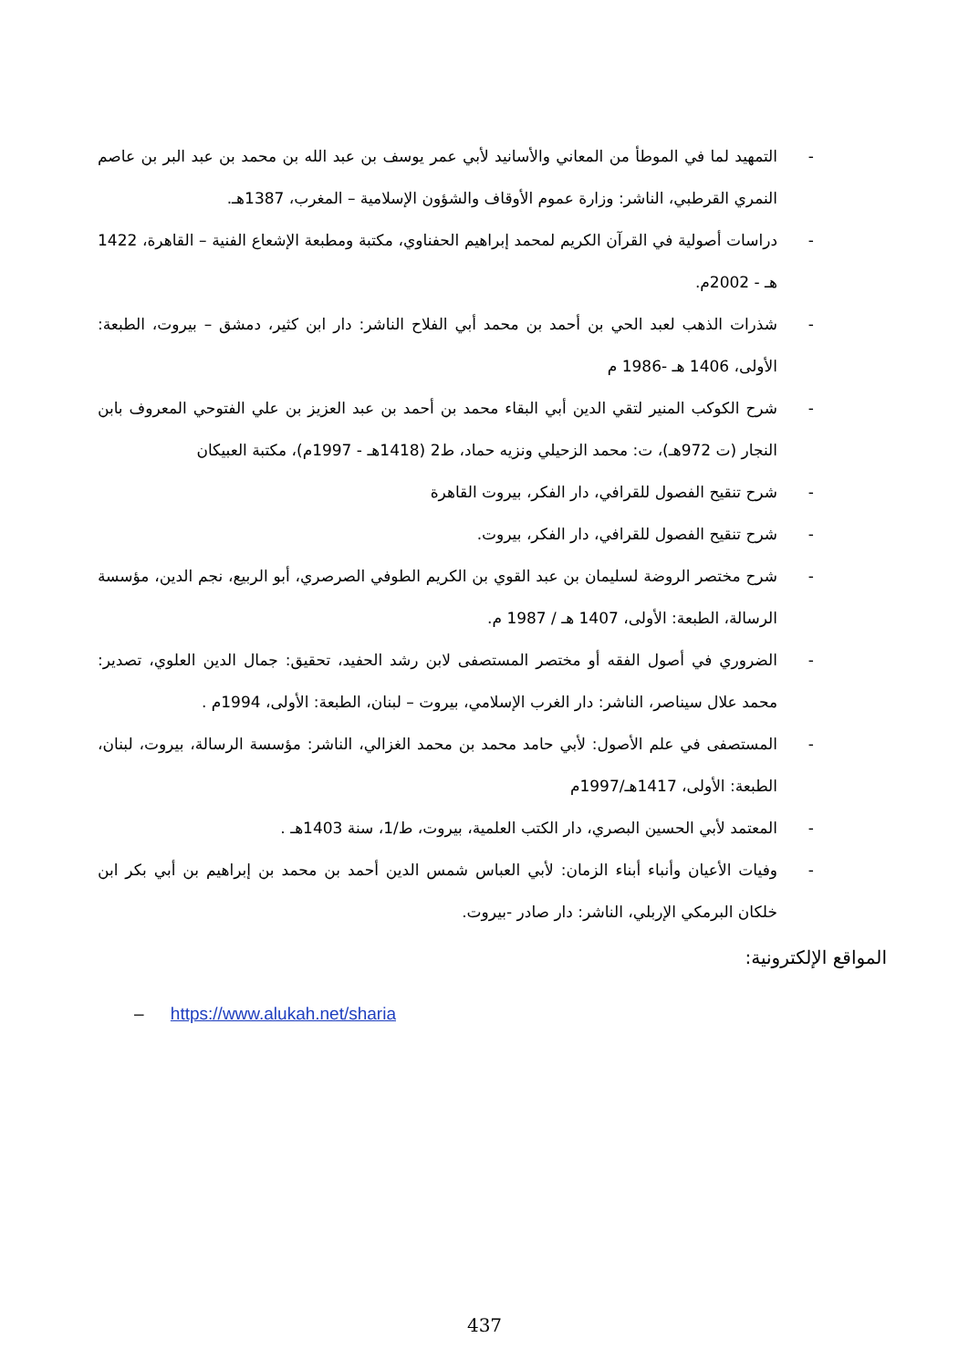- التمهيد لما في الموطأ من المعاني والأسانيد لأبي عمر يوسف بن عبد الله بن محمد بن عبد البر بن عاصم النمري القرطبي، الناشر: وزارة عموم الأوقاف والشؤون الإسلامية – المغرب، 1387هـ.
- دراسات أصولية في القرآن الكريم لمحمد إبراهيم الحفناوي، مكتبة ومطبعة الإشعاع الفنية – القاهرة، 1422 هـ - 2002م.
- شذرات الذهب لعبد الحي بن أحمد بن محمد أبي الفلاح الناشر: دار ابن كثير، دمشق – بيروت، الطبعة: الأولى، 1406 هـ -1986 م
- شرح الكوكب المنير لتقي الدين أبي البقاء محمد بن أحمد بن عبد العزيز بن علي الفتوحي المعروف بابن النجار (ت 972هـ)، ت: محمد الزحيلي ونزيه حماد، ط2 (1418هـ - 1997م)، مكتبة العبيكان
- شرح تنقيح الفصول للقرافي، دار الفكر، بيروت القاهرة
- شرح تنقيح الفصول للقرافي، دار الفكر، بيروت.
- شرح مختصر الروضة لسليمان بن عبد القوي بن الكريم الطوفي الصرصري، أبو الربيع، نجم الدين، مؤسسة الرسالة، الطبعة: الأولى، 1407 هـ / 1987 م.
- الضروري في أصول الفقه أو مختصر المستصفى لابن رشد الحفيد، تحقيق: جمال الدين العلوي، تصدير: محمد علال سيناصر، الناشر: دار الغرب الإسلامي، بيروت – لبنان، الطبعة: الأولى، 1994م .
- المستصفى في علم الأصول: لأبي حامد محمد بن محمد الغزالي، الناشر: مؤسسة الرسالة، بيروت، لبنان، الطبعة: الأولى، 1417هـ/1997م
- المعتمد لأبي الحسين البصري، دار الكتب العلمية، بيروت، ط/1، سنة 1403هـ .
- وفيات الأعيان وأنباء أبناء الزمان: لأبي العباس شمس الدين أحمد بن محمد بن إبراهيم بن أبي بكر ابن خلكان البرمكي الإربلي، الناشر: دار صادر -بيروت.
المواقع الإلكترونية:
– https://www.alukah.net/sharia
437